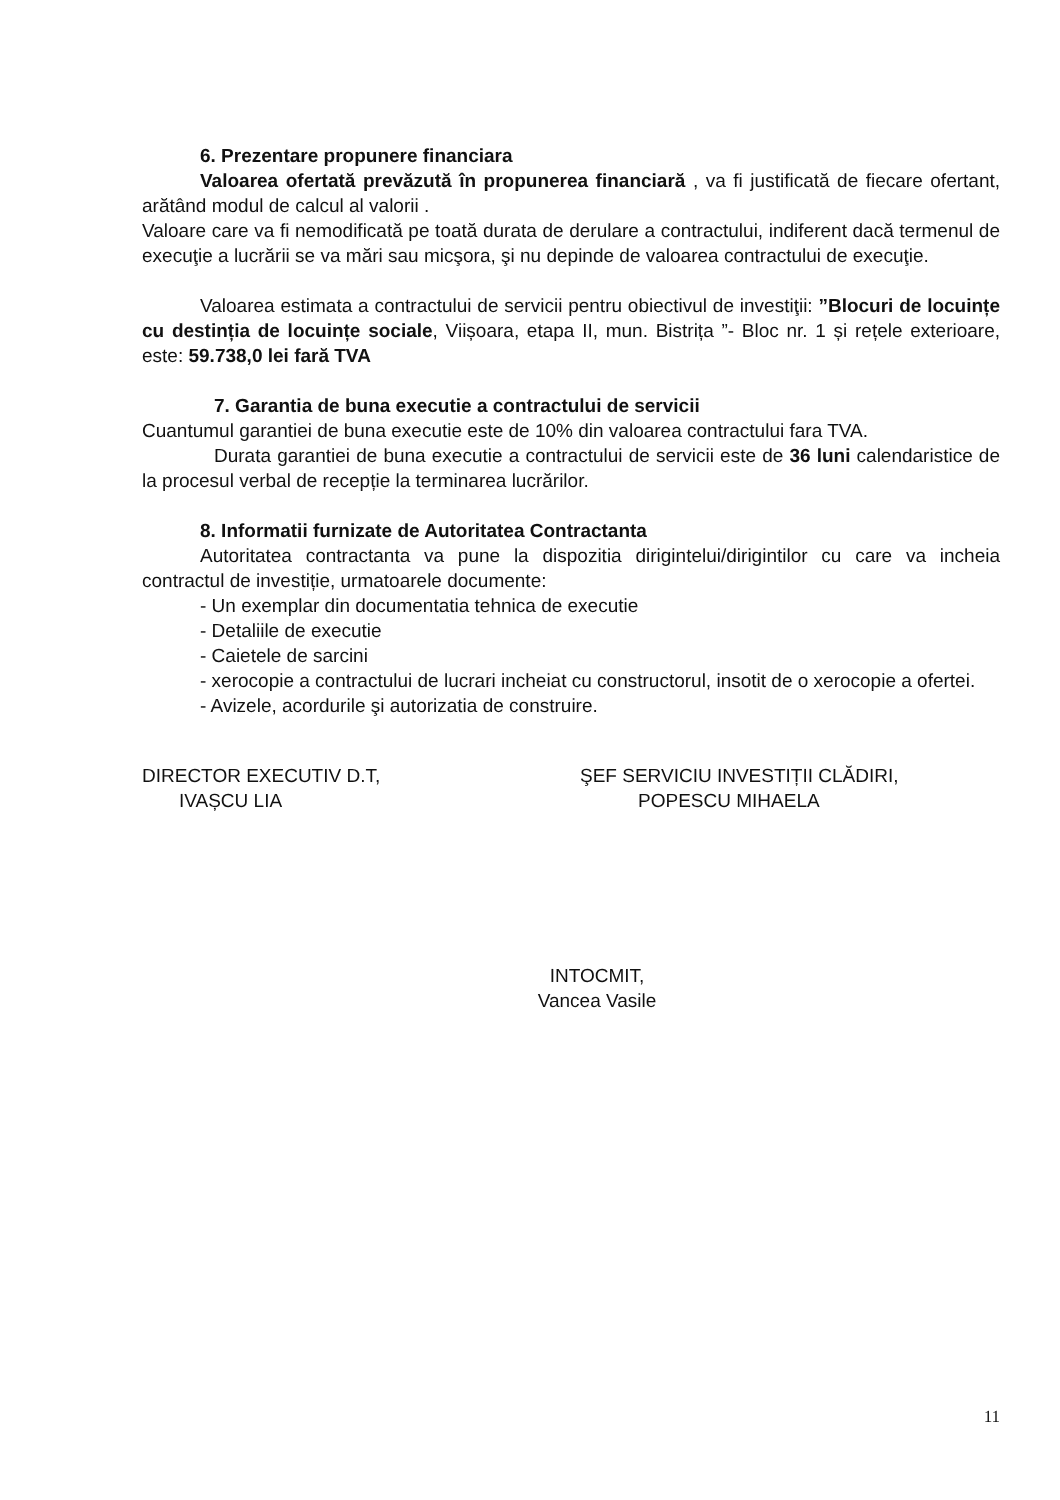6. Prezentare propunere financiara
Valoarea ofertată prevăzută în propunerea financiară , va fi justificată de fiecare ofertant, arătând modul de calcul al valorii .
Valoare care va fi nemodificată pe toată durata de derulare a contractului, indiferent dacă termenul de execuţie a lucrării se va mări sau micşora, şi nu depinde de valoarea contractului de execuţie.
Valoarea estimata a contractului de servicii pentru obiectivul de investiţii: ”Blocuri de locuințe cu destinția de locuințe sociale, Viișoara, etapa II, mun. Bistrița ”- Bloc nr. 1 și rețele exterioare, este: 59.738,0 lei fară TVA
7. Garantia de buna executie a contractului de servicii
Cuantumul garantiei de buna executie este de 10% din valoarea contractului fara TVA.
Durata garantiei de buna executie a contractului de servicii este de 36 luni calendaristice de la procesul verbal de recepție la terminarea lucrărilor.
8. Informatii furnizate de Autoritatea Contractanta
Autoritatea contractanta va pune la dispozitia dirigintelui/dirigintilor cu care va incheia contractul de investiție, urmatoarele documente:
- Un exemplar din documentatia tehnica de executie
- Detaliile de executie
- Caietele de sarcini
- xerocopie a contractului de lucrari incheiat cu constructorul, insotit de o xerocopie a ofertei.
- Avizele, acordurile şi autorizatia de construire.
DIRECTOR EXECUTIV D.T,
IVAȘCU LIA
ŞEF SERVICIU INVESTIȚII CLĂDIRI,
POPESCU MIHAELA
INTOCMIT,
Vancea Vasile
11